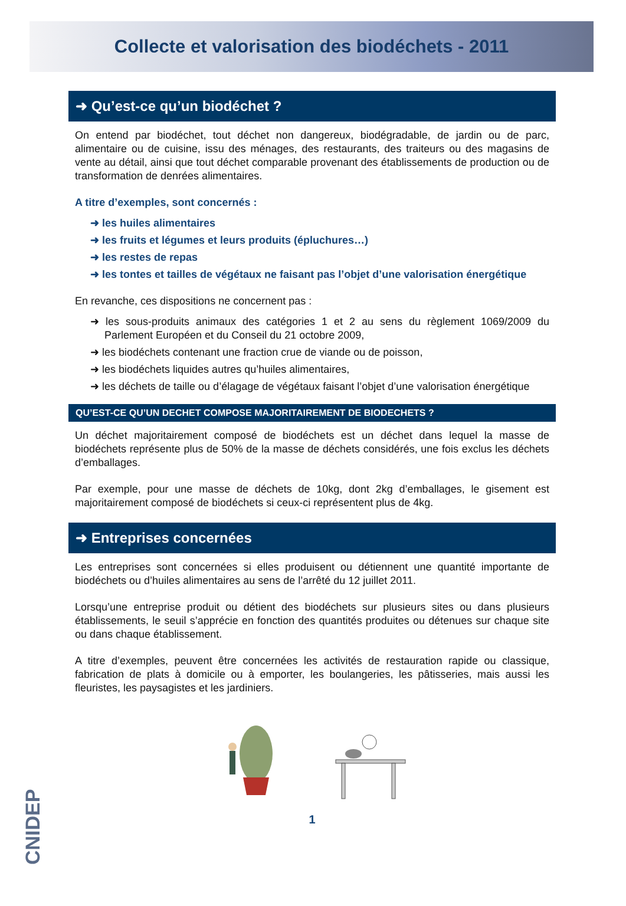Collecte et valorisation des biodéchets - 2011
➜ Qu’est-ce qu’un biodéchet ?
On entend par biodéchet, tout déchet non dangereux, biodégradable, de jardin ou de parc, alimentaire ou de cuisine, issu des ménages, des restaurants, des traiteurs ou des magasins de vente au détail, ainsi que tout déchet comparable provenant des établissements de production ou de transformation de denrées alimentaires.
A titre d’exemples, sont concernés :
➜ les huiles alimentaires
➜ les fruits et légumes et leurs produits (épluchures…)
➜ les restes de repas
➜ les tontes et tailles de végétaux ne faisant pas l’objet d’une valorisation énergétique
En revanche, ces dispositions ne concernent pas :
➜ les sous-produits animaux des catégories 1 et 2 au sens du règlement 1069/2009 du Parlement Européen et du Conseil du 21 octobre 2009,
➜ les biodéchets contenant une fraction crue de viande ou de poisson,
➜ les biodéchets liquides autres qu’huiles alimentaires,
➜ les déchets de taille ou d’élagage de végétaux faisant l’objet d’une valorisation énergétique
QU’EST-CE QU’UN DECHET COMPOSE MAJORITAIREMENT DE BIODECHETS ?
Un déchet majoritairement composé de biodéchets est un déchet dans lequel la masse de biodéchets représente plus de 50% de la masse de déchets considérés, une fois exclus les déchets d’emballages.
Par exemple, pour une masse de déchets de 10kg, dont 2kg d’emballages, le gisement est majoritairement composé de biodéchets si ceux-ci représentent plus de 4kg.
➜ Entreprises concernées
Les entreprises sont concernées si elles produisent ou détiennent une quantité importante de biodéchets ou d’huiles alimentaires au sens de l’arrêté du 12 juillet 2011.
Lorsqu’une entreprise produit ou détient des biodéchets sur plusieurs sites ou dans plusieurs établissements, le seuil s’apprécie en fonction des quantités produites ou détenues sur chaque site ou dans chaque établissement.
A titre d’exemples, peuvent être concernées les activités de restauration rapide ou classique, fabrication de plats à domicile ou à emporter, les boulangeries, les pâtisseries, mais aussi les fleuristes, les paysagistes et les jardiniers.
1
CNIDEP